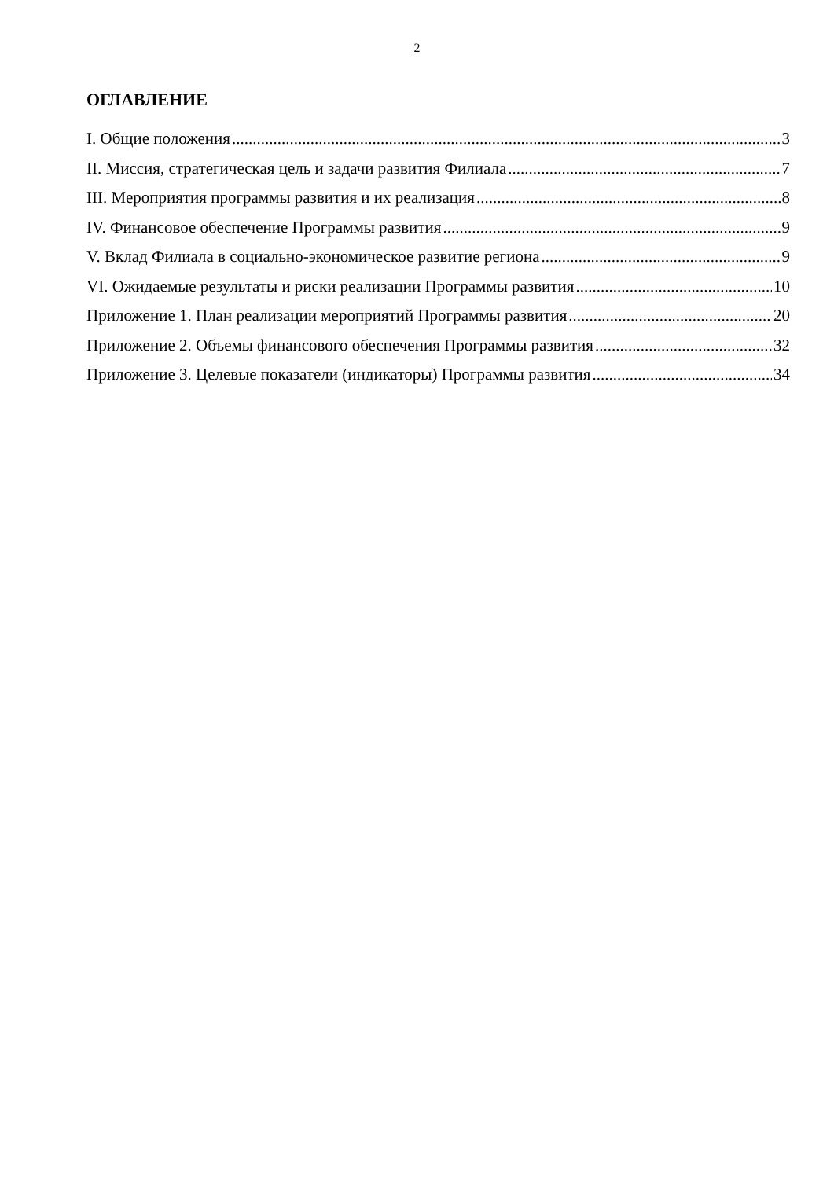2
ОГЛАВЛЕНИЕ
I. Общие положения 3
II. Миссия, стратегическая цель и задачи развития Филиала 7
III. Мероприятия программы развития и их реализация 8
IV. Финансовое обеспечение Программы развития 9
V. Вклад Филиала в социально-экономическое развитие региона 9
VI. Ожидаемые результаты и риски реализации Программы развития 10
Приложение 1. План реализации мероприятий Программы развития 20
Приложение 2. Объемы финансового обеспечения Программы развития 32
Приложение 3. Целевые показатели (индикаторы) Программы развития 34